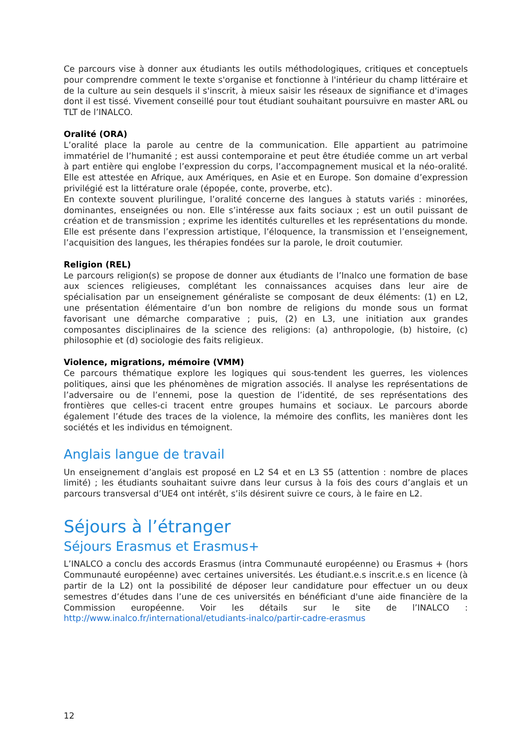Ce parcours vise à donner aux étudiants les outils méthodologiques, critiques et conceptuels pour comprendre comment le texte s'organise et fonctionne à l'intérieur du champ littéraire et de la culture au sein desquels il s'inscrit, à mieux saisir les réseaux de signifiance et d'images dont il est tissé. Vivement conseillé pour tout étudiant souhaitant poursuivre en master ARL ou TLT de l’INALCO.
Oralité (ORA)
L’oralité place la parole au centre de la communication. Elle appartient au patrimoine immatériel de l’humanité ; est aussi contemporaine et peut être étudiée comme un art verbal à part entière qui englobe l’expression du corps, l’accompagnement musical et la néo-oralité. Elle est attestée en Afrique, aux Amériques, en Asie et en Europe. Son domaine d’expression privilégié est la littérature orale (épopée, conte, proverbe, etc).
En contexte souvent plurilingue, l’oralité concerne des langues à statuts variés : minorées, dominantes, enseignées ou non. Elle s’intéresse aux faits sociaux ; est un outil puissant de création et de transmission ; exprime les identités culturelles et les représentations du monde. Elle est présente dans l’expression artistique, l’éloquence, la transmission et l’enseignement, l’acquisition des langues, les thérapies fondées sur la parole, le droit coutumier.
Religion (REL)
Le parcours religion(s) se propose de donner aux étudiants de l’Inalco une formation de base aux sciences religieuses, complétant les connaissances acquises dans leur aire de spécialisation par un enseignement généraliste se composant de deux éléments: (1) en L2, une présentation élémentaire d’un bon nombre de religions du monde sous un format favorisant une démarche comparative ; puis, (2) en L3, une initiation aux grandes composantes disciplinaires de la science des religions: (a) anthropologie, (b) histoire, (c) philosophie et (d) sociologie des faits religieux.
Violence, migrations, mémoire (VMM)
Ce parcours thématique explore les logiques qui sous-tendent les guerres, les violences politiques, ainsi que les phénomènes de migration associés. Il analyse les représentations de l’adversaire ou de l’ennemi, pose la question de l’identité, de ses représentations des frontières que celles-ci tracent entre groupes humains et sociaux. Le parcours aborde également l’étude des traces de la violence, la mémoire des conflits, les manières dont les sociétés et les individus en témoignent.
Anglais langue de travail
Un enseignement d’anglais est proposé en L2 S4 et en L3 S5 (attention : nombre de places limité) ; les étudiants souhaitant suivre dans leur cursus à la fois des cours d’anglais et un parcours transversal d’UE4 ont intérêt, s’ils désirent suivre ce cours, à le faire en L2.
Séjours à l’étranger
Séjours Erasmus et Erasmus+
L’INALCO a conclu des accords Erasmus (intra Communauté européenne) ou Erasmus + (hors Communauté européenne) avec certaines universités. Les étudiant.e.s inscrit.e.s en licence (à partir de la L2) ont la possibilité de déposer leur candidature pour effectuer un ou deux semestres d’études dans l’une de ces universités en bénéficiant d'une aide financière de la Commission européenne. Voir les détails sur le site de l’INALCO : http://www.inalco.fr/international/etudiants-inalco/partir-cadre-erasmus
12